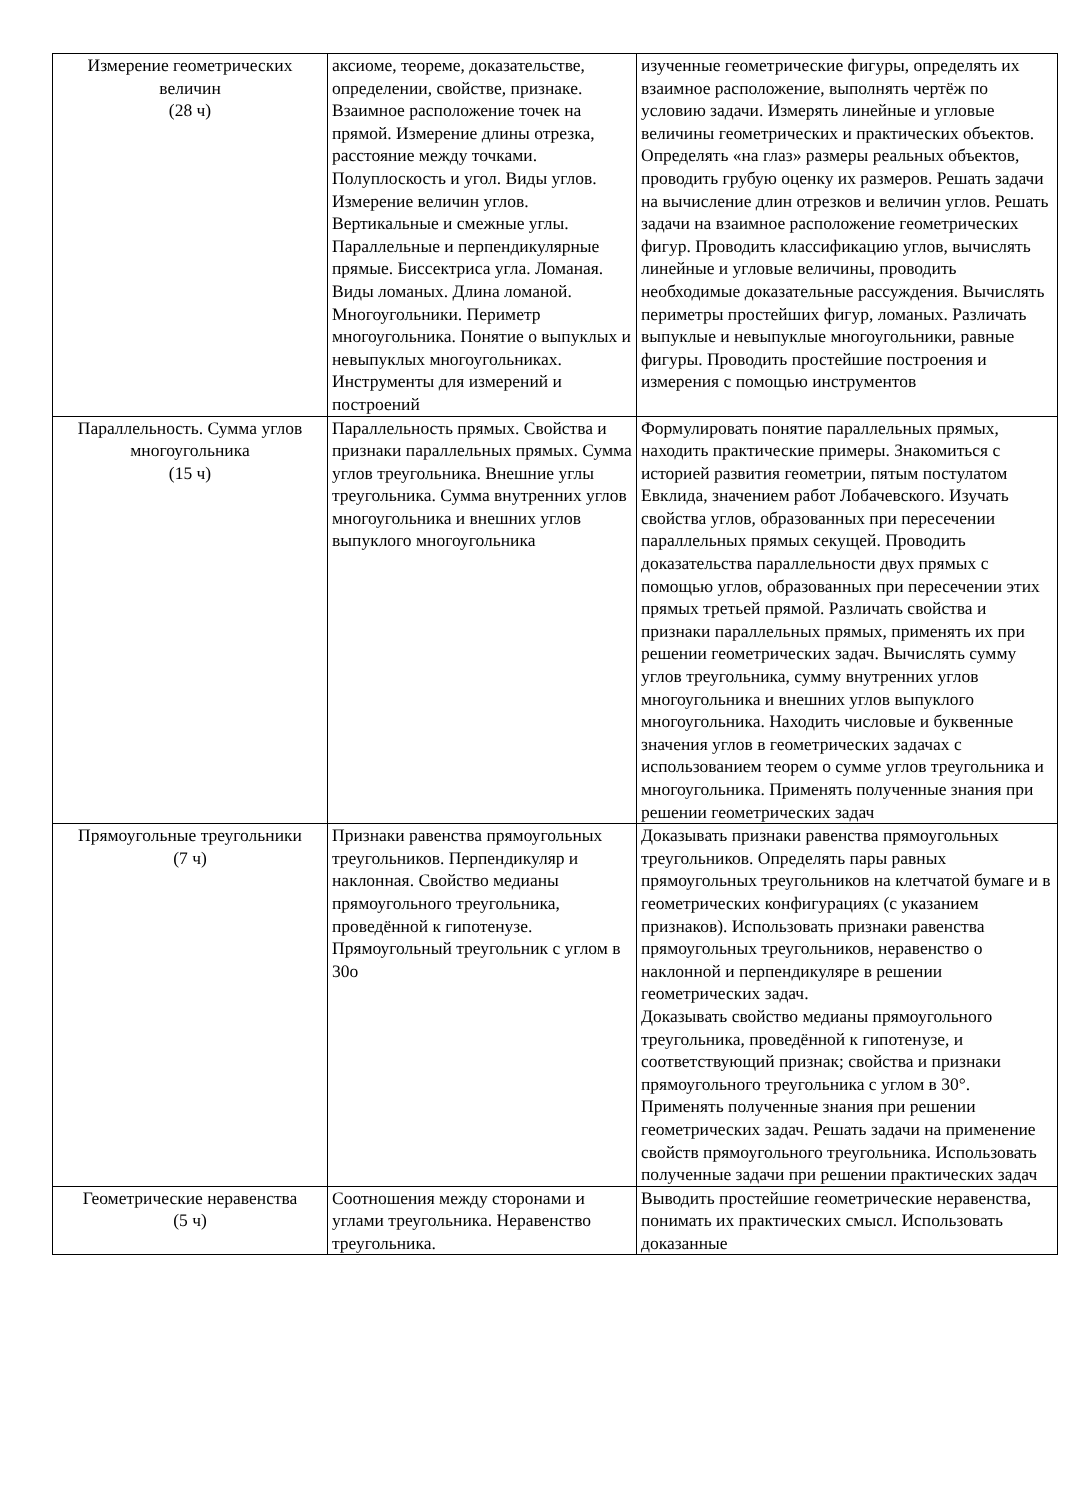| Измерение геометрических величин (28 ч) | аксиоме, теореме, доказательстве, определении, свойстве, признаке. Взаимное расположение точек на прямой. Измерение длины отрезка, расстояние между точками. Полуплоскость и угол. Виды углов. Измерение величин углов. Вертикальные и смежные углы. Параллельные и перпендикулярные прямые. Биссектриса угла. Ломаная. Виды ломаных. Длина ломаной. Многоугольники. Периметр многоугольника. Понятие о выпуклых и невыпуклых многоугольниках. Инструменты для измерений и построений | изученные геометрические фигуры, определять их взаимное расположение, выполнять чертёж по условию задачи. Измерять линейные и угловые величины геометрических и практических объектов. Определять «на глаз» размеры реальных объектов, проводить грубую оценку их размеров. Решать задачи на вычисление длин отрезков и величин углов. Решать задачи на взаимное расположение геометрических фигур. Проводить классификацию углов, вычислять линейные и угловые величины, проводить необходимые доказательные рассуждения. Вычислять периметры простейших фигур, ломаных. Различать выпуклые и невыпуклые многоугольники, равные фигуры. Проводить простейшие построения и измерения с помощью инструментов |
| Параллельность. Сумма углов многоугольника (15 ч) | Параллельность прямых. Свойства и признаки параллельных прямых. Сумма углов треугольника. Внешние углы треугольника. Сумма внутренних углов многоугольника и внешних углов выпуклого многоугольника | Формулировать понятие параллельных прямых, находить практические примеры. Знакомиться с историей развития геометрии, пятым постулатом Евклида, значением работ Лобачевского. Изучать свойства углов, образованных при пересечении параллельных прямых секущей. Проводить доказательства параллельности двух прямых с помощью углов, образованных при пересечении этих прямых третьей прямой. Различать свойства и признаки параллельных прямых, применять их при решении геометрических задач. Вычислять сумму углов треугольника, сумму внутренних углов многоугольника и внешних углов выпуклого многоугольника. Находить числовые и буквенные значения углов в геометрических задачах с использованием теорем о сумме углов треугольника и многоугольника. Применять полученные знания при решении геометрических задач |
| Прямоугольные треугольники (7 ч) | Признаки равенства прямоугольных треугольников. Перпендикуляр и наклонная. Свойство медианы прямоугольного треугольника, проведённой к гипотенузе. Прямоугольный треугольник с углом в 30о | Доказывать признаки равенства прямоугольных треугольников. Определять пары равных прямоугольных треугольников на клетчатой бумаге и в геометрических конфигурациях (с указанием признаков). Использовать признаки равенства прямоугольных треугольников, неравенство о наклонной и перпендикуляре в решении геометрических задач. Доказывать свойство медианы прямоугольного треугольника, проведённой к гипотенузе, и соответствующий признак; свойства и признаки прямоугольного треугольника с углом в 30°. Применять полученные знания при решении геометрических задач. Решать задачи на применение свойств прямоугольного треугольника. Использовать полученные задачи при решении практических задач |
| Геометрические неравенства (5 ч) | Соотношения между сторонами и углами треугольника. Неравенство треугольника. | Выводить простейшие геометрические неравенства, понимать их практических смысл. Использовать доказанные |